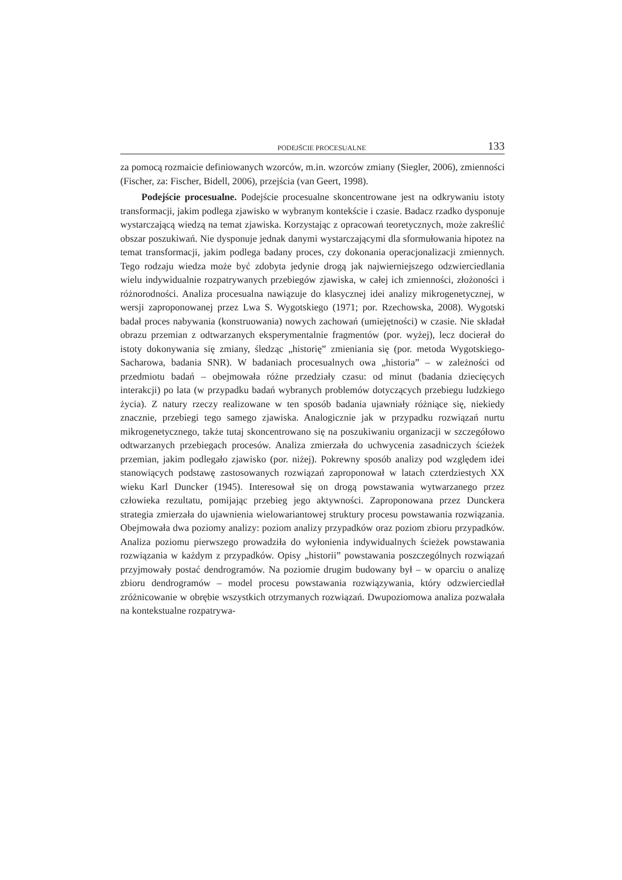PODEJŚCIE PROCESUALNE 133
za pomocą rozmaicie definiowanych wzorców, m.in. wzorców zmiany (Siegler, 2006), zmienności (Fischer, za: Fischer, Bidell, 2006), przejścia (van Geert, 1998).
Podejście procesualne. Podejście procesualne skoncentrowane jest na odkrywaniu istoty transformacji, jakim podlega zjawisko w wybranym kontekście i czasie. Badacz rzadko dysponuje wystarczającą wiedzą na temat zjawiska. Korzystając z opracowań teoretycznych, może zakreślić obszar poszukiwań. Nie dysponuje jednak danymi wystarczającymi dla sformułowania hipotez na temat transformacji, jakim podlega badany proces, czy dokonania operacjonalizacji zmiennych. Tego rodzaju wiedza może być zdobyta jedynie drogą jak najwierniejszego odzwierciedlania wielu indywidualnie rozpatrywanych przebiegów zjawiska, w całej ich zmienności, złożoności i różnorodności. Analiza procesualna nawiązuje do klasycznej idei analizy mikrogenetycznej, w wersji zaproponowanej przez Lwa S. Wygotskiego (1971; por. Rzechowska, 2008). Wygotski badał proces nabywania (konstruowania) nowych zachowań (umiejętności) w czasie. Nie składał obrazu przemian z odtwarzanych eksperymentalnie fragmentów (por. wyżej), lecz docierał do istoty dokonywania się zmiany, śledząc „historię” zmieniania się (por. metoda Wygotskiego-Sacharowa, badania SNR). W badaniach procesualnych owa „historia” – w zależności od przedmiotu badań – obejmowała różne przedziały czasu: od minut (badania dziecięcych interakcji) po lata (w przypadku badań wybranych problemów dotyczących przebiegu ludzkiego życia). Z natury rzeczy realizowane w ten sposób badania ujawniały różniące się, niekiedy znacznie, przebiegi tego samego zjawiska. Analogicznie jak w przypadku rozwiązań nurtu mikrogenetycznego, także tutaj skoncentrowano się na poszukiwaniu organizacji w szczegółowo odtwarzanych przebiegach procesów. Analiza zmierzała do uchwycenia zasadniczych ścieżek przemian, jakim podlegało zjawisko (por. niżej). Pokrewny sposób analizy pod względem idei stanowiących podstawę zastosowanych rozwiązań zaproponował w latach czterdziestych XX wieku Karl Duncker (1945). Interesował się on drogą powstawania wytwarzanego przez człowieka rezultatu, pomijając przebieg jego aktywności. Zaproponowana przez Dunckera strategia zmierzała do ujawnienia wielowariantowej struktury procesu powstawania rozwiązania. Obejmowała dwa poziomy analizy: poziom analizy przypadków oraz poziom zbioru przypadków. Analiza poziomu pierwszego prowadziła do wyłonienia indywidualnych ścieżek powstawania rozwiązania w każdym z przypadków. Opisy „historii” powstawania poszczególnych rozwiązań przyjmowały postać dendrogramów. Na poziomie drugim budowany był – w oparciu o analizę zbioru dendrogramów – model procesu powstawania rozwiązywania, który odzwierciedlał zróżnicowanie w obrębie wszystkich otrzymanych rozwiązań. Dwupoziomowa analiza pozwalała na kontekstualne rozpatrywa-